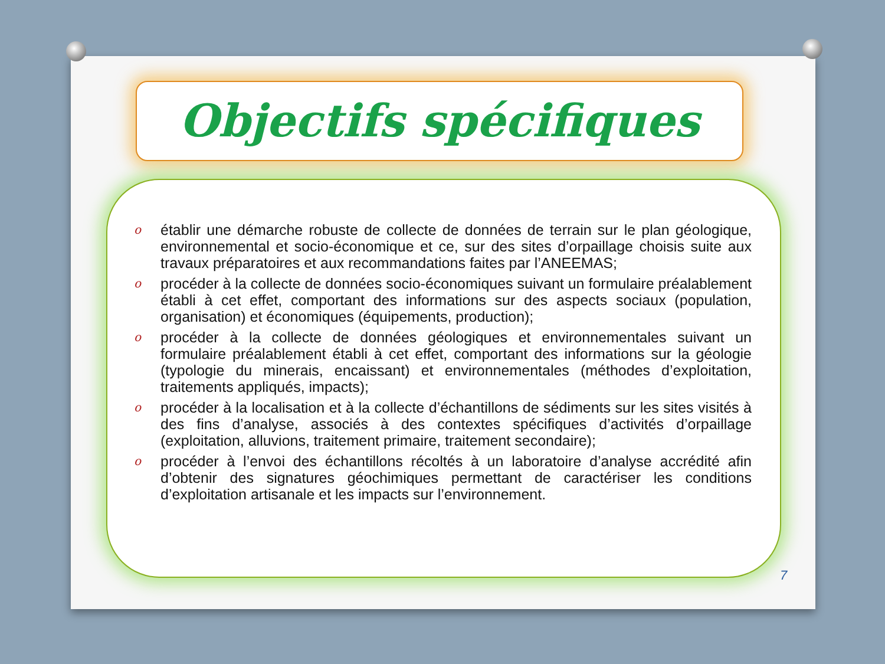Objectifs spécifiques
o établir une démarche robuste de collecte de données de terrain sur le plan géologique, environnemental et socio-économique et ce, sur des sites d’orpaillage choisis suite aux travaux préparatoires et aux recommandations faites par l’ANEEMAS;
o procéder à la collecte de données socio-économiques suivant un formulaire préalablement établi à cet effet, comportant des informations sur des aspects sociaux (population, organisation) et économiques (équipements, production);
o procéder à la collecte de données géologiques et environnementales suivant un formulaire préalablement établi à cet effet, comportant des informations sur la géologie (typologie du minerais, encaissant) et environnementales (méthodes d’exploitation, traitements appliqués, impacts);
o procéder à la localisation et à la collecte d’échantillons de sédiments sur les sites visités à des fins d’analyse, associés à des contextes spécifiques d’activités d’orpaillage (exploitation, alluvions, traitement primaire, traitement secondaire);
o procéder à l’envoi des échantillons récoltés à un laboratoire d’analyse accrédité afin d’obtenir des signatures géochimiques permettant de caractériser les conditions d’exploitation artisanale et les impacts sur l’environnement.
7